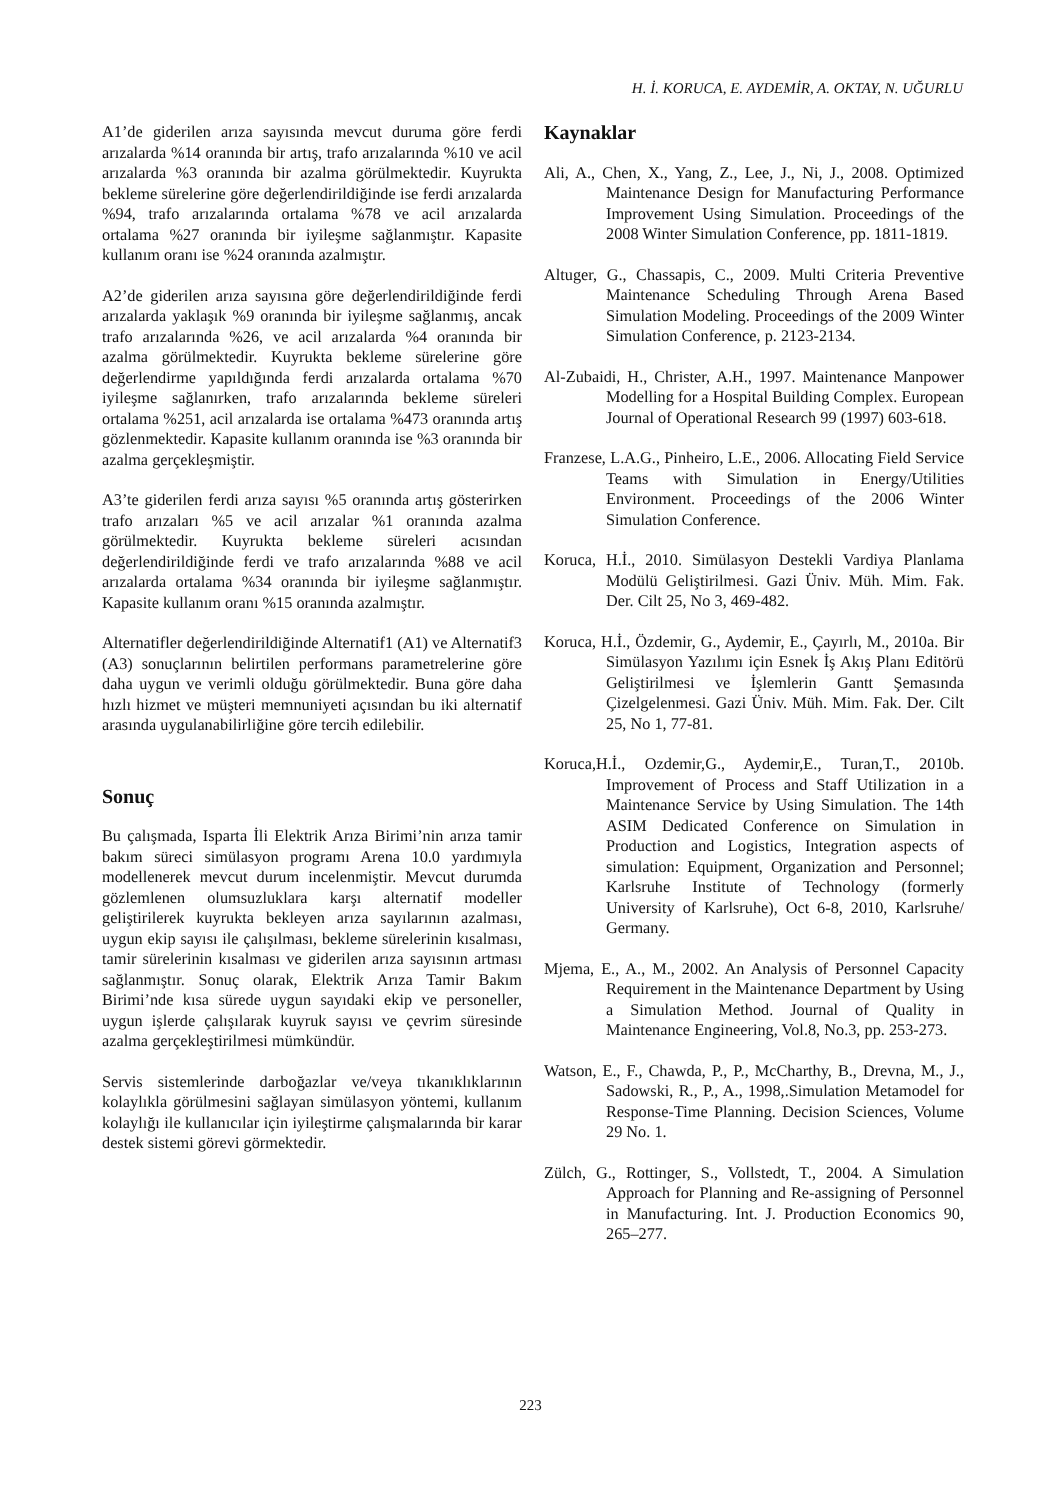H. İ. KORUCA, E. AYDEMİR, A. OKTAY, N. UĞURLU
A1’de giderilen arıza sayısında mevcut duruma göre ferdi arızalarda %14 oranında bir artış, trafo arızalarında %10 ve acil arızalarda %3 oranında bir azalma görülmektedir. Kuyrukta bekleme sürelerine göre değerlendirildiğinde ise ferdi arızalarda %94, trafo arızalarında ortalama %78 ve acil arızalarda ortalama %27 oranında bir iyileşme sağlanmıştır. Kapasite kullanım oranı ise %24 oranında azalmıştır.
A2’de giderilen arıza sayısına göre değerlendirildiğinde ferdi arızalarda yaklaşık %9 oranında bir iyileşme sağlanmış, ancak trafo arızalarında %26, ve acil arızalarda %4 oranında bir azalma görülmektedir. Kuyrukta bekleme sürelerine göre değerlendirme yapıldığında ferdi arızalarda ortalama %70 iyileşme sağlanırken, trafo arızalarında bekleme süreleri ortalama %251, acil arızalarda ise ortalama %473 oranında artış gözlenmektedir. Kapasite kullanım oranında ise %3 oranında bir azalma gerçekleşmiştir.
A3’te giderilen ferdi arıza sayısı %5 oranında artış gösterirken trafo arızaları %5 ve acil arızalar %1 oranında azalma görülmektedir. Kuyrukta bekleme süreleri acısından değerlendirildiğinde ferdi ve trafo arızalarında %88 ve acil arızalarda ortalama %34 oranında bir iyileşme sağlanmıştır. Kapasite kullanım oranı %15 oranında azalmıştır.
Alternatifler değerlendirildiğinde Alternatif1 (A1) ve Alternatif3 (A3) sonuçlarının belirtilen performans parametrelerine göre daha uygun ve verimli olduğu görülmektedir. Buna göre daha hızlı hizmet ve müşteri memnuniyeti açısından bu iki alternatif arasında uygulanabilirliğine göre tercih edilebilir.
Sonuç
Bu çalışmada, Isparta İli Elektrik Arıza Birimi’nin arıza tamir bakım süreci simülasyon programı Arena 10.0 yardımıyla modellenerek mevcut durum incelenmiştir. Mevcut durumda gözlemlenen olumsuzluklara karşı alternatif modeller geliştirilerek kuyrukta bekleyen arıza sayılarının azalması, uygun ekip sayısı ile çalışılması, bekleme sürelerinin kısalması, tamir sürelerinin kısalması ve giderilen arıza sayısının artması sağlanmıştır. Sonuç olarak, Elektrik Arıza Tamir Bakım Birimi’nde kısa sürede uygun sayıdaki ekip ve personeller, uygun işlerde çalışılarak kuyruk sayısı ve çevrim süresinde azalma gerçekleştirilmesi mümkündür.
Servis sistemlerinde darboğazlar ve/veya tıkanıklıklarının kolaylıkla görülmesini sağlayan simülasyon yöntemi, kullanım kolaylığı ile kullanıcılar için iyileştirme çalışmalarında bir karar destek sistemi görevi görmektedir.
Kaynaklar
Ali, A., Chen, X., Yang, Z., Lee, J., Ni, J., 2008. Optimized Maintenance Design for Manufacturing Performance Improvement Using Simulation. Proceedings of the 2008 Winter Simulation Conference, pp. 1811-1819.
Altuger, G., Chassapis, C., 2009. Multi Criteria Preventive Maintenance Scheduling Through Arena Based Simulation Modeling. Proceedings of the 2009 Winter Simulation Conference, p. 2123-2134.
Al-Zubaidi, H., Christer, A.H., 1997. Maintenance Manpower Modelling for a Hospital Building Complex. European Journal of Operational Research 99 (1997) 603-618.
Franzese, L.A.G., Pinheiro, L.E., 2006. Allocating Field Service Teams with Simulation in Energy/Utilities Environment. Proceedings of the 2006 Winter Simulation Conference.
Koruca, H.İ., 2010. Simülasyon Destekli Vardiya Planlama Modülü Geliştirilmesi. Gazi Üniv. Müh. Mim. Fak. Der. Cilt 25, No 3, 469-482.
Koruca, H.İ., Özdemir, G., Aydemir, E., Çayırlı, M., 2010a. Bir Simülasyon Yazılımı için Esnek İş Akış Planı Editörü Geliştirilmesi ve İşlemlerin Gantt Şemasında Çizelgelenmesi. Gazi Üniv. Müh. Mim. Fak. Der. Cilt 25, No 1, 77-81.
Koruca,H.İ., Ozdemir,G., Aydemir,E., Turan,T., 2010b. Improvement of Process and Staff Utilization in a Maintenance Service by Using Simulation. The 14th ASIM Dedicated Conference on Simulation in Production and Logistics, Integration aspects of simulation: Equipment, Organization and Personnel; Karlsruhe Institute of Technology (formerly University of Karlsruhe), Oct 6-8, 2010, Karlsruhe/ Germany.
Mjema, E., A., M., 2002. An Analysis of Personnel Capacity Requirement in the Maintenance Department by Using a Simulation Method. Journal of Quality in Maintenance Engineering, Vol.8, No.3, pp. 253-273.
Watson, E., F., Chawda, P., P., McCharthy, B., Drevna, M., J., Sadowski, R., P., A., 1998,.Simulation Metamodel for Response-Time Planning. Decision Sciences, Volume 29 No. 1.
Zülch, G., Rottinger, S., Vollstedt, T., 2004. A Simulation Approach for Planning and Re-assigning of Personnel in Manufacturing. Int. J. Production Economics 90, 265–277.
223